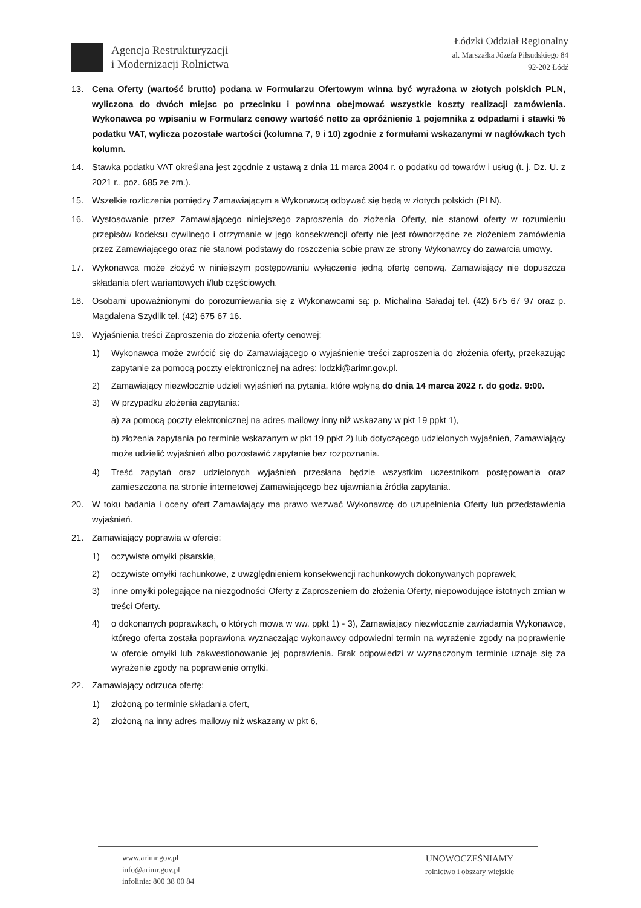Agencja Restrukturyzacji
i Modernizacji Rolnictwa
Łódzki Oddział Regionalny
al. Marszałka Józefa Piłsudskiego 84
92-202 Łódź
13. Cena Oferty (wartość brutto) podana w Formularzu Ofertowym winna być wyrażona w złotych polskich PLN, wyliczona do dwóch miejsc po przecinku i powinna obejmować wszystkie koszty realizacji zamówienia. Wykonawca po wpisaniu w Formularz cenowy wartość netto za opróżnienie 1 pojemnika z odpadami i stawki % podatku VAT, wylicza pozostałe wartości (kolumna 7, 9 i 10) zgodnie z formułami wskazanymi w nagłówkach tych kolumn.
14. Stawka podatku VAT określana jest zgodnie z ustawą z dnia 11 marca 2004 r. o podatku od towarów i usług (t. j. Dz. U. z 2021 r., poz. 685 ze zm.).
15. Wszelkie rozliczenia pomiędzy Zamawiającym a Wykonawcą odbywać się będą w złotych polskich (PLN).
16. Wystosowanie przez Zamawiającego niniejszego zaproszenia do złożenia Oferty, nie stanowi oferty w rozumieniu przepisów kodeksu cywilnego i otrzymanie w jego konsekwencji oferty nie jest równorzędne ze złożeniem zamówienia przez Zamawiającego oraz nie stanowi podstawy do roszczenia sobie praw ze strony Wykonawcy do zawarcia umowy.
17. Wykonawca może złożyć w niniejszym postępowaniu wyłączenie jedną ofertę cenową. Zamawiający nie dopuszcza składania ofert wariantowych i/lub częściowych.
18. Osobami upoważnionymi do porozumiewania się z Wykonawcami są: p. Michalina Saładaj tel. (42) 675 67 97 oraz p. Magdalena Szydlik tel. (42) 675 67 16.
19. Wyjaśnienia treści Zaproszenia do złożenia oferty cenowej:
1) Wykonawca może zwrócić się do Zamawiającego o wyjaśnienie treści zaproszenia do złożenia oferty, przekazując zapytanie za pomocą poczty elektronicznej na adres: lodzki@arimr.gov.pl.
2) Zamawiający niezwłocznie udzieli wyjaśnień na pytania, które wpłyną do dnia 14 marca 2022 r. do godz. 9:00.
3) W przypadku złożenia zapytania:
a) za pomocą poczty elektronicznej na adres mailowy inny niż wskazany w pkt 19 ppkt 1),
b) złożenia zapytania po terminie wskazanym w pkt 19 ppkt 2) lub dotyczącego udzielonych wyjaśnień, Zamawiający może udzielić wyjaśnień albo pozostawić zapytanie bez rozpoznania.
4) Treść zapytań oraz udzielonych wyjaśnień przesłana będzie wszystkim uczestnikom postępowania oraz zamieszczona na stronie internetowej Zamawiającego bez ujawniania źródła zapytania.
20. W toku badania i oceny ofert Zamawiający ma prawo wezwać Wykonawcę do uzupełnienia Oferty lub przedstawienia wyjaśnień.
21. Zamawiający poprawia w ofercie:
1) oczywiste omyłki pisarskie,
2) oczywiste omyłki rachunkowe, z uwzględnieniem konsekwencji rachunkowych dokonywanych poprawek,
3) inne omyłki polegające na niezgodności Oferty z Zaproszeniem do złożenia Oferty, niepowodujące istotnych zmian w treści Oferty.
4) o dokonanych poprawkach, o których mowa w ww. ppkt 1) - 3), Zamawiający niezwłocznie zawiadamia Wykonawcę, którego oferta została poprawiona wyznaczając wykonawcy odpowiedni termin na wyrażenie zgody na poprawienie w ofercie omyłki lub zakwestionowanie jej poprawienia. Brak odpowiedzi w wyznaczonym terminie uznaje się za wyrażenie zgody na poprawienie omyłki.
22. Zamawiający odrzuca ofertę:
1) złożoną po terminie składania ofert,
2) złożoną na inny adres mailowy niż wskazany w pkt 6,
www.arimr.gov.pl
info@arimr.gov.pl
infolinia: 800 38 00 84
UNOWOCZEŚNIAMY
rolnictwo i obszary wiejskie